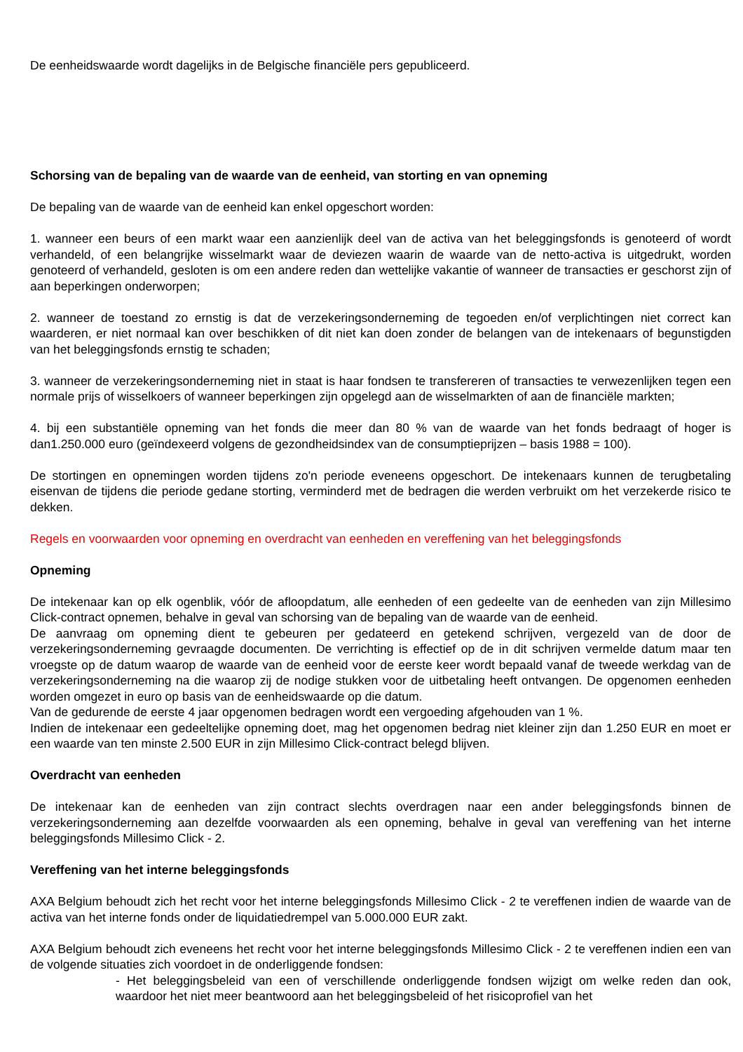De eenheidswaarde wordt dagelijks in de Belgische financiële pers gepubliceerd.
Schorsing van de bepaling van de waarde van de eenheid, van storting en van opneming
De bepaling van de waarde van de eenheid kan enkel opgeschort worden:
1. wanneer een beurs of een markt waar een aanzienlijk deel van de activa van het beleggingsfonds is genoteerd of wordt verhandeld, of een belangrijke wisselmarkt waar de deviezen waarin de waarde van de netto-activa is uitgedrukt, worden genoteerd of verhandeld, gesloten is om een andere reden dan wettelijke vakantie of wanneer de transacties er geschorst zijn of aan beperkingen onderworpen;
2. wanneer de toestand zo ernstig is dat de verzekeringsonderneming de tegoeden en/of verplichtingen niet correct kan waarderen, er niet normaal kan over beschikken of dit niet kan doen zonder de belangen van de intekenaars of begunstigden van het beleggingsfonds ernstig te schaden;
3. wanneer de verzekeringsonderneming niet in staat is haar fondsen te transfereren of transacties te verwezenlijken tegen een normale prijs of wisselkoers of wanneer beperkingen zijn opgelegd aan de wisselmarkten of aan de financiële markten;
4. bij een substantiële opneming van het fonds die meer dan 80 % van de waarde van het fonds bedraagt of hoger is dan1.250.000 euro (geïndexeerd volgens de gezondheidsindex van de consumptieprijzen – basis 1988 = 100).
De stortingen en opnemingen worden tijdens zo'n periode eveneens opgeschort. De intekenaars kunnen de terugbetaling eisenvan de tijdens die periode gedane storting, verminderd met de bedragen die werden verbruikt om het verzekerde risico te dekken.
Regels en voorwaarden voor opneming en overdracht van eenheden en vereffening van het beleggingsfonds
Opneming
De intekenaar kan op elk ogenblik, vóór de afloopdatum, alle eenheden of een gedeelte van de eenheden van zijn Millesimo Click-contract opnemen, behalve in geval van schorsing van de bepaling van de waarde van de eenheid.
De aanvraag om opneming dient te gebeuren per gedateerd en getekend schrijven, vergezeld van de door de verzekeringsonderneming gevraagde documenten. De verrichting is effectief op de in dit schrijven vermelde datum maar ten vroegste op de datum waarop de waarde van de eenheid voor de eerste keer wordt bepaald vanaf de tweede werkdag van de verzekeringsonderneming na die waarop zij de nodige stukken voor de uitbetaling heeft ontvangen. De opgenomen eenheden worden omgezet in euro op basis van de eenheidswaarde op die datum.
Van de gedurende de eerste 4 jaar opgenomen bedragen wordt een vergoeding afgehouden van 1 %.
Indien de intekenaar een gedeeltelijke opneming doet, mag het opgenomen bedrag niet kleiner zijn dan 1.250 EUR en moet er een waarde van ten minste 2.500 EUR in zijn Millesimo Click-contract belegd blijven.
Overdracht van eenheden
De intekenaar kan de eenheden van zijn contract slechts overdragen naar een ander beleggingsfonds binnen de verzekeringsonderneming aan dezelfde voorwaarden als een opneming, behalve in geval van vereffening van het interne beleggingsfonds Millesimo Click - 2.
Vereffening van het interne beleggingsfonds
AXA Belgium behoudt zich het recht voor het interne beleggingsfonds Millesimo Click - 2 te vereffenen indien de waarde van de activa van het interne fonds onder de liquidatiedrempel van 5.000.000 EUR zakt.
AXA Belgium behoudt zich eveneens het recht voor het interne beleggingsfonds Millesimo Click - 2 te vereffenen indien een van de volgende situaties zich voordoet in de onderliggende fondsen:
- Het beleggingsbeleid van een of verschillende onderliggende fondsen wijzigt om welke reden dan ook, waardoor het niet meer beantwoord aan het beleggingsbeleid of het risicoprofiel van het